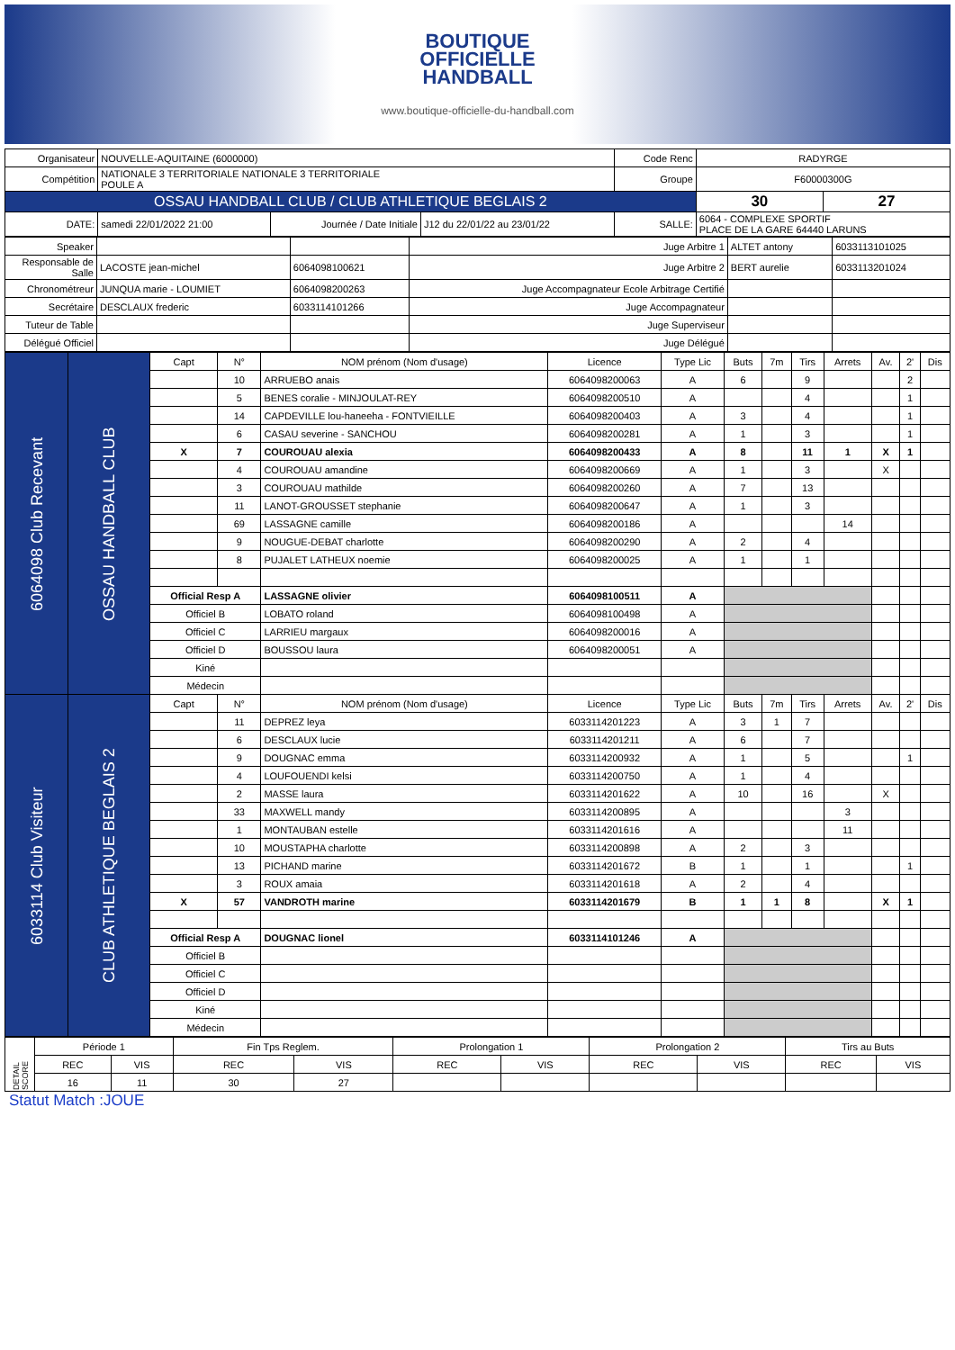BOUTIQUE
OFFICIELLE
HANDBALL
www.boutique-officielle-du-handball.com
| Organisateur | NOUVELLE-AQUITAINE (6000000) | | | Code Renc | RADYRGE | |
| Compétition | NATIONALE 3 TERRITORIALE NATIONALE 3 TERRITORIALE POULE A | | | Groupe | F60000300G | |
| OSSAU HANDBALL CLUB / CLUB ATHLETIQUE BEGLAIS 2 | | | | | 30 | 27 |
| DATE: | samedi 22/01/2022 21:00 | Journée / Date Initiale | J12 du 22/01/22 au 23/01/22 | SALLE: | 6064 - COMPLEXE SPORTIF PLACE DE LA GARE 64440 LARUNS | |
| Speaker | | | Juge Arbitre 1 | ALTET antony | 6033113101025 |
| Responsable de Salle | LACOSTE jean-michel | 6064098100621 | Juge Arbitre 2 | BERT aurelie | 6033113201024 |
| Chronométreur | JUNQUA marie - LOUMIET | 6064098200263 | Juge Accompagnateur Ecole Arbitrage Certifié | | |
| Secrétaire | DESCLAUX frederic | 6033114101266 | Juge Accompagnateur | | |
| Tuteur de Table | | | Juge Superviseur | | |
| Délégué Officiel | | | Juge Délégué | | |
| 6064098 Club Recevant | OSSAU HANDBALL CLUB | Capt | N° | NOM prénom (Nom d'usage) | Licence | Type Lic | Buts | 7m | Tirs | Arrets | Av. | 2' | Dis |
| | | | 10 | ARRUEBO anais | 6064098200063 | A | 6 | | 9 | | | 2 | |
| | | | 5 | BENES coralie - MINJOULAT-REY | 6064098200510 | A | | | 4 | | | 1 | |
| | | | 14 | CAPDEVILLE lou-haneeha - FONTVIEILLE | 6064098200403 | A | 3 | | 4 | | | 1 | |
| | | | 6 | CASAU severine - SANCHOU | 6064098200281 | A | 1 | | 3 | | | 1 | |
| | | X | 7 | COUROUAU alexia | 6064098200433 | A | 8 | | 11 | 1 | X | 1 | |
| | | | 4 | COUROUAU amandine | 6064098200669 | A | 1 | | 3 | | X | | |
| | | | 3 | COUROUAU mathilde | 6064098200260 | A | 7 | | 13 | | | | |
| | | | 11 | LANOT-GROUSSET stephanie | 6064098200647 | A | 1 | | 3 | | | | |
| | | | 69 | LASSAGNE camille | 6064098200186 | A | | | | 14 | | | |
| | | | 9 | NOUGUE-DEBAT charlotte | 6064098200290 | A | 2 | | 4 | | | | |
| | | | 8 | PUJALET LATHEUX noemie | 6064098200025 | A | 1 | | 1 | | | | |
| | | Official Resp A | | LASSAGNE olivier | 6064098100511 | A | | | | | | | |
| | | Officiel B | | LOBATO roland | 6064098100498 | A | | | | | | | |
| | | Officiel C | | LARRIEU margaux | 6064098200016 | A | | | | | | | |
| | | Officiel D | | BOUSSOU laura | 6064098200051 | A | | | | | | | |
| | | Kiné | | | | | | | | | | | |
| | | Médecin | | | | | | | | | | | |
| 6033114 Club Visiteur | CLUB ATHLETIQUE BEGLAIS 2 | Capt | N° | NOM prénom (Nom d'usage) | Licence | Type Lic | Buts | 7m | Tirs | Arrets | Av. | 2' | Dis |
| | | | 11 | DEPREZ leya | 6033114201223 | A | 3 | 1 | 7 | | | | |
| | | | 6 | DESCLAUX lucie | 6033114201211 | A | 6 | | 7 | | | | |
| | | | 9 | DOUGNAC emma | 6033114200932 | A | 1 | | 5 | | | 1 | |
| | | | 4 | LOUFOUENDI kelsi | 6033114200750 | A | 1 | | 4 | | | | |
| | | | 2 | MASSE laura | 6033114201622 | A | 10 | | 16 | | X | | |
| | | | 33 | MAXWELL mandy | 6033114200895 | A | | | | 3 | | | |
| | | | 1 | MONTAUBAN estelle | 6033114201616 | A | | | | 11 | | | |
| | | | 10 | MOUSTAPHA charlotte | 6033114200898 | A | 2 | | 3 | | | | |
| | | | 13 | PICHAND marine | 6033114201672 | B | 1 | | 1 | | | 1 | |
| | | | 3 | ROUX amaia | 6033114201618 | A | 2 | | 4 | | | | |
| | | X | 57 | VANDROTH marine | 6033114201679 | B | 1 | 1 | 8 | | X | 1 | |
| | | Official Resp A | | DOUGNAC lionel | 6033114101246 | A | | | | | | | |
| | | Officiel B | | | | | | | | | | | |
| | | Officiel C | | | | | | | | | | | |
| | | Officiel D | | | | | | | | | | | |
| | | Kiné | | | | | | | | | | | |
| | | Médecin | | | | | | | | | | | |
| DETAIL SCORE | Période 1 | | Fin Tps Reglem. | | Prolongation 1 | | Prolongation 2 | | Tirs au Buts | |
| | REC | VIS | REC | VIS | REC | VIS | REC | VIS | REC | VIS |
| | 16 | 11 | 30 | 27 | | | | | | |
Statut Match :JOUE